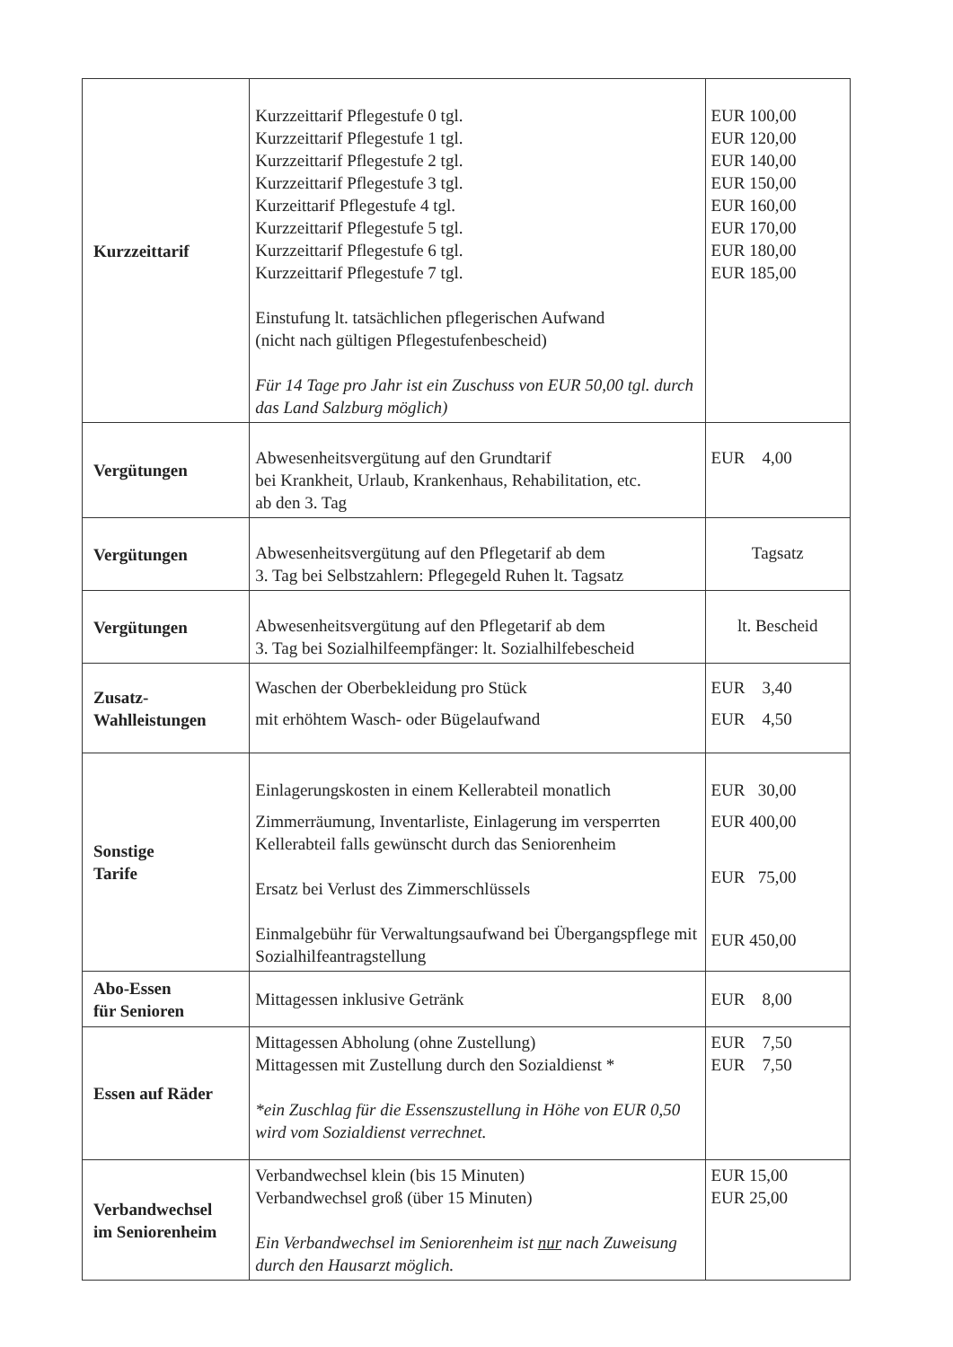| Kurzzeittarif | Kurzzeittarif Pflegestufe 0 tgl. Kurzzeittarif Pflegestufe 1 tgl. Kurzzeittarif Pflegestufe 2 tgl. Kurzzeittarif Pflegestufe 3 tgl. Kurzeittarif Pflegestufe 4 tgl. Kurzzeittarif Pflegestufe 5 tgl. Kurzzeittarif Pflegestufe 6 tgl. Kurzzeittarif Pflegestufe 7 tgl. Einstufung lt. tatsächlichen pflegerischen Aufwand (nicht nach gültigen Pflegestufenbescheid) Für 14 Tage pro Jahr ist ein Zuschuss von EUR 50,00 tgl. durch das Land Salzburg möglich) | EUR 100,00 EUR 120,00 EUR 140,00 EUR 150,00 EUR 160,00 EUR 170,00 EUR 180,00 EUR 185,00 |
| Vergütungen | Abwesenheitsvergütung auf den Grundtarif bei Krankheit, Urlaub, Krankenhaus, Rehabilitation, etc. ab den 3. Tag | EUR 4,00 |
| Vergütungen | Abwesenheitsvergütung auf den Pflegetarif ab dem 3. Tag bei Selbstzahlern: Pflegegeld Ruhen lt. Tagsatz | Tagsatz |
| Vergütungen | Abwesenheitsvergütung auf den Pflegetarif ab dem 3. Tag bei Sozialhilfeempfänger: lt. Sozialhilfebescheid | lt. Bescheid |
| Zusatz- Wahlleistungen | Waschen der Oberbekleidung pro Stück mit erhöhtem Wasch- oder Bügelaufwand | EUR 3,40 EUR 4,50 |
| Sonstige Tarife | Einlagerungskosten in einem Kellerabteil monatlich Zimmerräumung, Inventarliste, Einlagerung im versperrten Kellerabteil falls gewünscht durch das Seniorenheim Ersatz bei Verlust des Zimmerschlüssels Einmalgebühr für Verwaltungsaufwand bei Übergangspflege mit Sozialhilfeantragstellung | EUR 30,00 EUR 400,00 EUR 75,00 EUR 450,00 |
| Abo-Essen für Senioren | Mittagessen inklusive Getränk | EUR 8,00 |
| Essen auf Räder | Mittagessen Abholung (ohne Zustellung) Mittagessen mit Zustellung durch den Sozialdienst * *ein Zuschlag für die Essenszustellung in Höhe von EUR 0,50 wird vom Sozialdienst verrechnet. | EUR 7,50 EUR 7,50 |
| Verbandwechsel im Seniorenheim | Verbandwechsel klein (bis 15 Minuten) Verbandwechsel groß (über 15 Minuten) Ein Verbandwechsel im Seniorenheim ist nur nach Zuweisung durch den Hausarzt möglich. | EUR 15,00 EUR 25,00 |